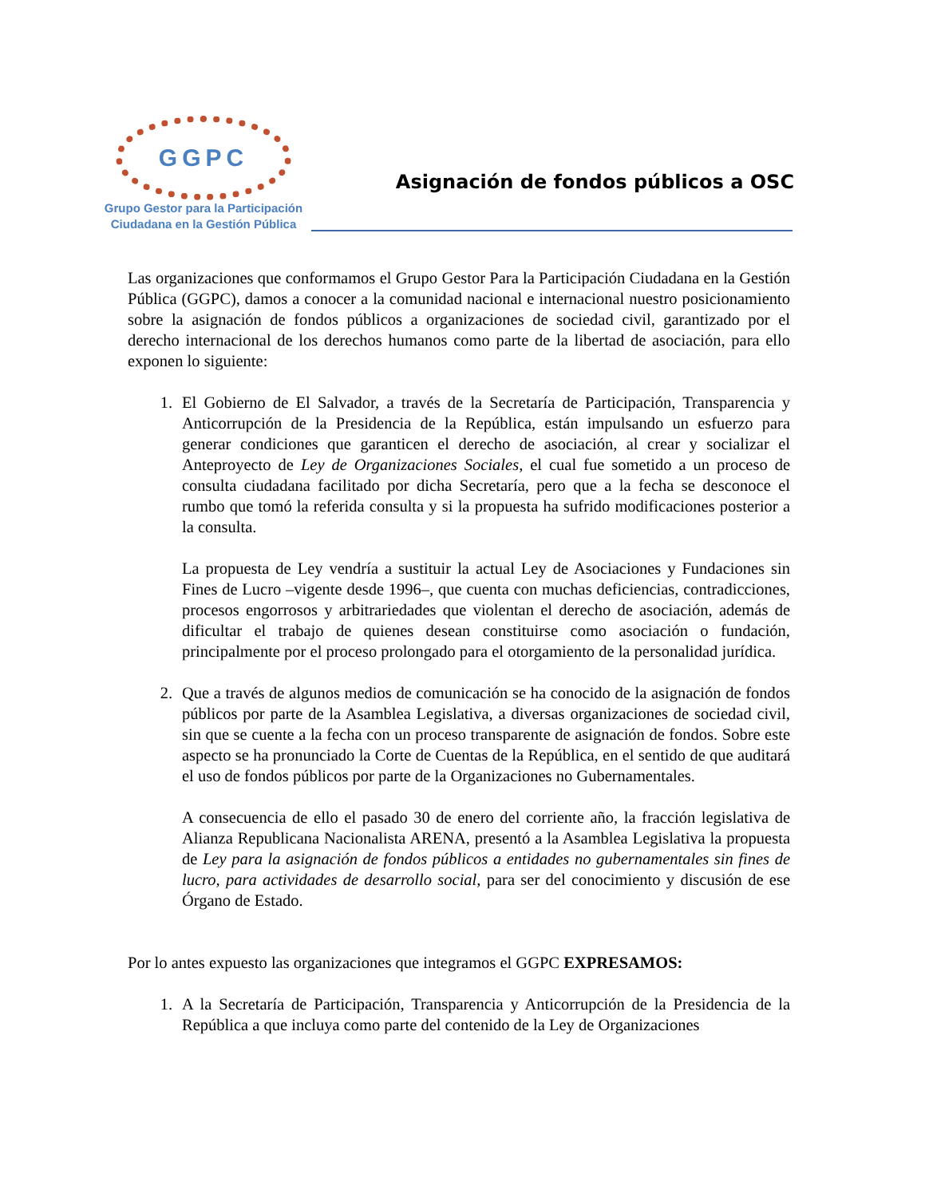GGPC
Grupo Gestor para la Participación
Ciudadana en la Gestión Pública
Asignación de fondos públicos a OSC
Las organizaciones que conformamos el Grupo Gestor Para la Participación Ciudadana en la Gestión Pública (GGPC), damos a conocer a la comunidad nacional e internacional nuestro posicionamiento sobre la asignación de fondos públicos a organizaciones de sociedad civil, garantizado por el derecho internacional de los derechos humanos como parte de la libertad de asociación, para ello exponen lo siguiente:
1. El Gobierno de El Salvador, a través de la Secretaría de Participación, Transparencia y Anticorrupción de la Presidencia de la República, están impulsando un esfuerzo para generar condiciones que garanticen el derecho de asociación, al crear y socializar el Anteproyecto de Ley de Organizaciones Sociales, el cual fue sometido a un proceso de consulta ciudadana facilitado por dicha Secretaría, pero que a la fecha se desconoce el rumbo que tomó la referida consulta y si la propuesta ha sufrido modificaciones posterior a la consulta.
La propuesta de Ley vendría a sustituir la actual Ley de Asociaciones y Fundaciones sin Fines de Lucro –vigente desde 1996–, que cuenta con muchas deficiencias, contradicciones, procesos engorrosos y arbitrariedades que violentan el derecho de asociación, además de dificultar el trabajo de quienes desean constituirse como asociación o fundación, principalmente por el proceso prolongado para el otorgamiento de la personalidad jurídica.
2. Que a través de algunos medios de comunicación se ha conocido de la asignación de fondos públicos por parte de la Asamblea Legislativa, a diversas organizaciones de sociedad civil, sin que se cuente a la fecha con un proceso transparente de asignación de fondos. Sobre este aspecto se ha pronunciado la Corte de Cuentas de la República, en el sentido de que auditará el uso de fondos públicos por parte de la Organizaciones no Gubernamentales.
A consecuencia de ello el pasado 30 de enero del corriente año, la fracción legislativa de Alianza Republicana Nacionalista ARENA, presentó a la Asamblea Legislativa la propuesta de Ley para la asignación de fondos públicos a entidades no gubernamentales sin fines de lucro, para actividades de desarrollo social, para ser del conocimiento y discusión de ese Órgano de Estado.
Por lo antes expuesto las organizaciones que integramos el GGPC EXPRESAMOS:
1. A la Secretaría de Participación, Transparencia y Anticorrupción de la Presidencia de la República a que incluya como parte del contenido de la Ley de Organizaciones